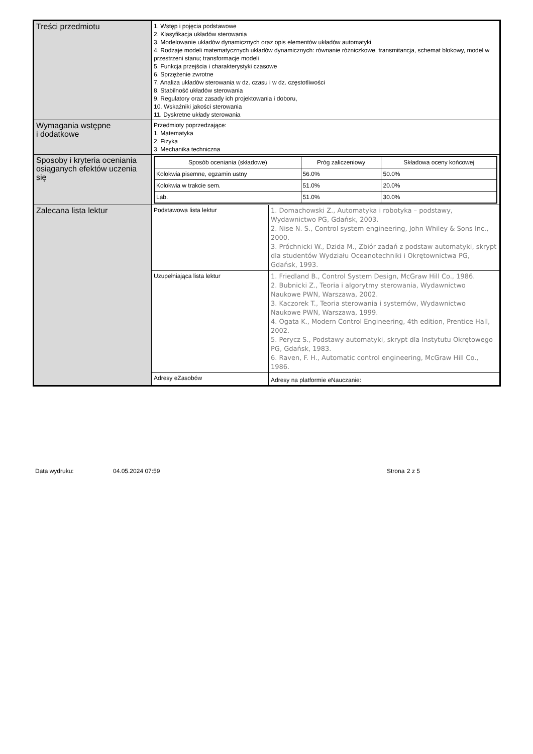| Treści przedmiotu | 1. Wstęp i pojęcia podstawowe 2. Klasyfikacja układów sterowania 3. Modelowanie układów dynamicznych oraz opis elementów układów automatyki 4. Rodzaje modeli matematycznych układów dynamicznych: równanie różniczkowe, transmitancja, schemat blokowy, model w przestrzeni stanu; transformacje modeli 5. Funkcja przejścia i charakterystyki czasowe 6. Sprzężenie zwrotne 7. Analiza układów sterowania w dz. czasu i w dz. częstotliwości 8. Stabilność układów sterowania 9. Regulatory oraz zasady ich projektowania i doboru, 10. Wskaźniki jakości sterowania 11. Dyskretne układy sterowania | |
| Wymagania wstępne i dodatkowe | Przedmioty poprzedzające: 1. Matematyka 2. Fizyka 3. Mechanika techniczna | |
| Sposoby i kryteria oceniania osiąganych efektów uczenia się | / Sposób oceniania (składowe) / Próg zaliczeniowy / Składowa oceny końcowej / / --- / --- / --- / / Kolokwia pisemne, egzamin ustny / 56.0% / 50.0% / / Kolokwia w trakcie sem. / 51.0% / 20.0% / / Lab. / 51.0% / 30.0% / | |
| Zalecana lista lektur | Podstawowa lista lektur | 1. Domachowski Z., Automatyka i robotyka – podstawy, Wydawnictwo PG, Gdańsk, 2003. 2. Nise N. S., Control system engineering, John Whiley & Sons Inc., 2000. 3. Próchnicki W., Dzida M., Zbiór zadań z podstaw automatyki, skrypt dla studentów Wydziału Oceanotechniki i Okrętownictwa PG, Gdańsk, 1993. |
| | Uzupełniająca lista lektur | 1. Friedland B., Control System Design, McGraw Hill Co., 1986. 2. Bubnicki Z., Teoria i algorytmy sterowania, Wydawnictwo Naukowe PWN, Warszawa, 2002. 3. Kaczorek T., Teoria sterowania i systemów, Wydawnictwo Naukowe PWN, Warszawa, 1999. 4. Ogata K., Modern Control Engineering, 4th edition, Prentice Hall, 2002. 5. Perycz S., Podstawy automatyki, skrypt dla Instytutu Okrętowego PG, Gdańsk, 1983. 6. Raven, F. H., Automatic control engineering, McGraw Hill Co., 1986. |
| | Adresy eZasobów | Adresy na platformie eNauczanie: |
Data wydruku: 04.05.2024 07:59 Strona 2 z 5